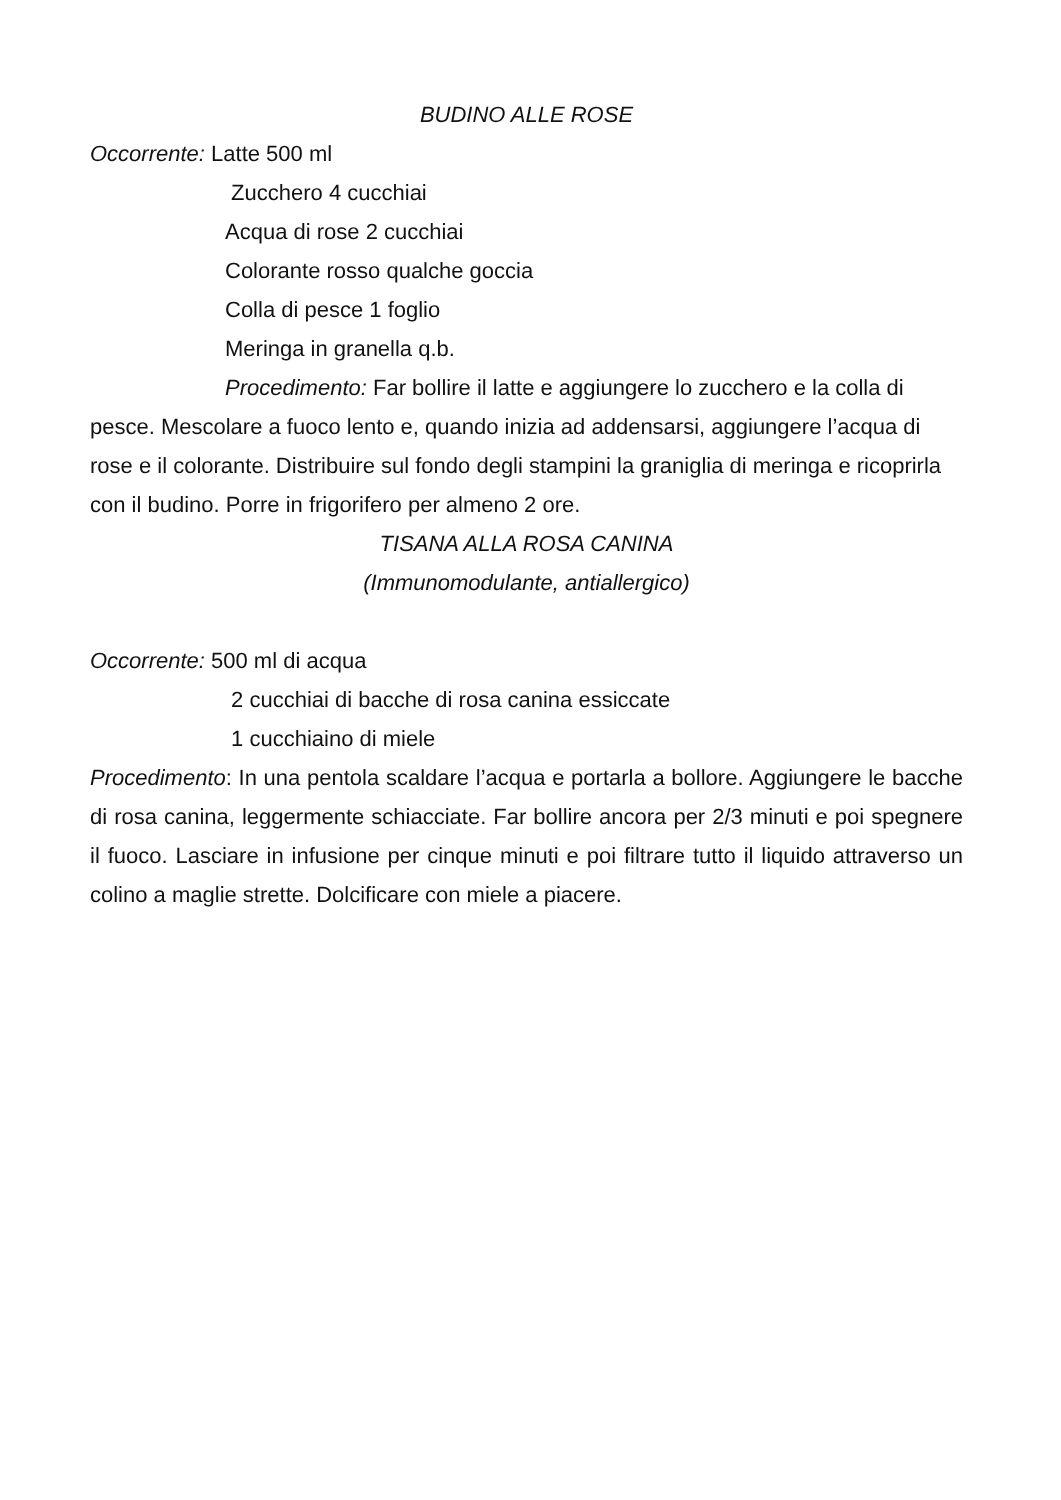BUDINO ALLE ROSE
Occorrente: Latte 500 ml
Zucchero 4 cucchiai
Acqua di rose 2 cucchiai
Colorante rosso qualche goccia
Colla di pesce 1 foglio
Meringa in granella q.b.
Procedimento: Far bollire il latte e aggiungere lo zucchero e la colla di pesce. Mescolare a fuoco lento e, quando inizia ad addensarsi, aggiungere l’acqua di rose e il colorante. Distribuire sul fondo degli stampini la graniglia di meringa e ricoprirla con il budino. Porre in frigorifero per almeno 2 ore.
TISANA ALLA ROSA CANINA
(Immunomodulante, antiallergico)
Occorrente: 500 ml di acqua
2 cucchiai di bacche di rosa canina essiccate
1 cucchiaino di miele
Procedimento: In una pentola scaldare l’acqua e portarla a bollore. Aggiungere le bacche di rosa canina, leggermente schiacciate. Far bollire ancora per 2/3 minuti e poi spegnere il fuoco. Lasciare in infusione per cinque minuti e poi filtrare tutto il liquido attraverso un colino a maglie strette. Dolcificare con miele a piacere.